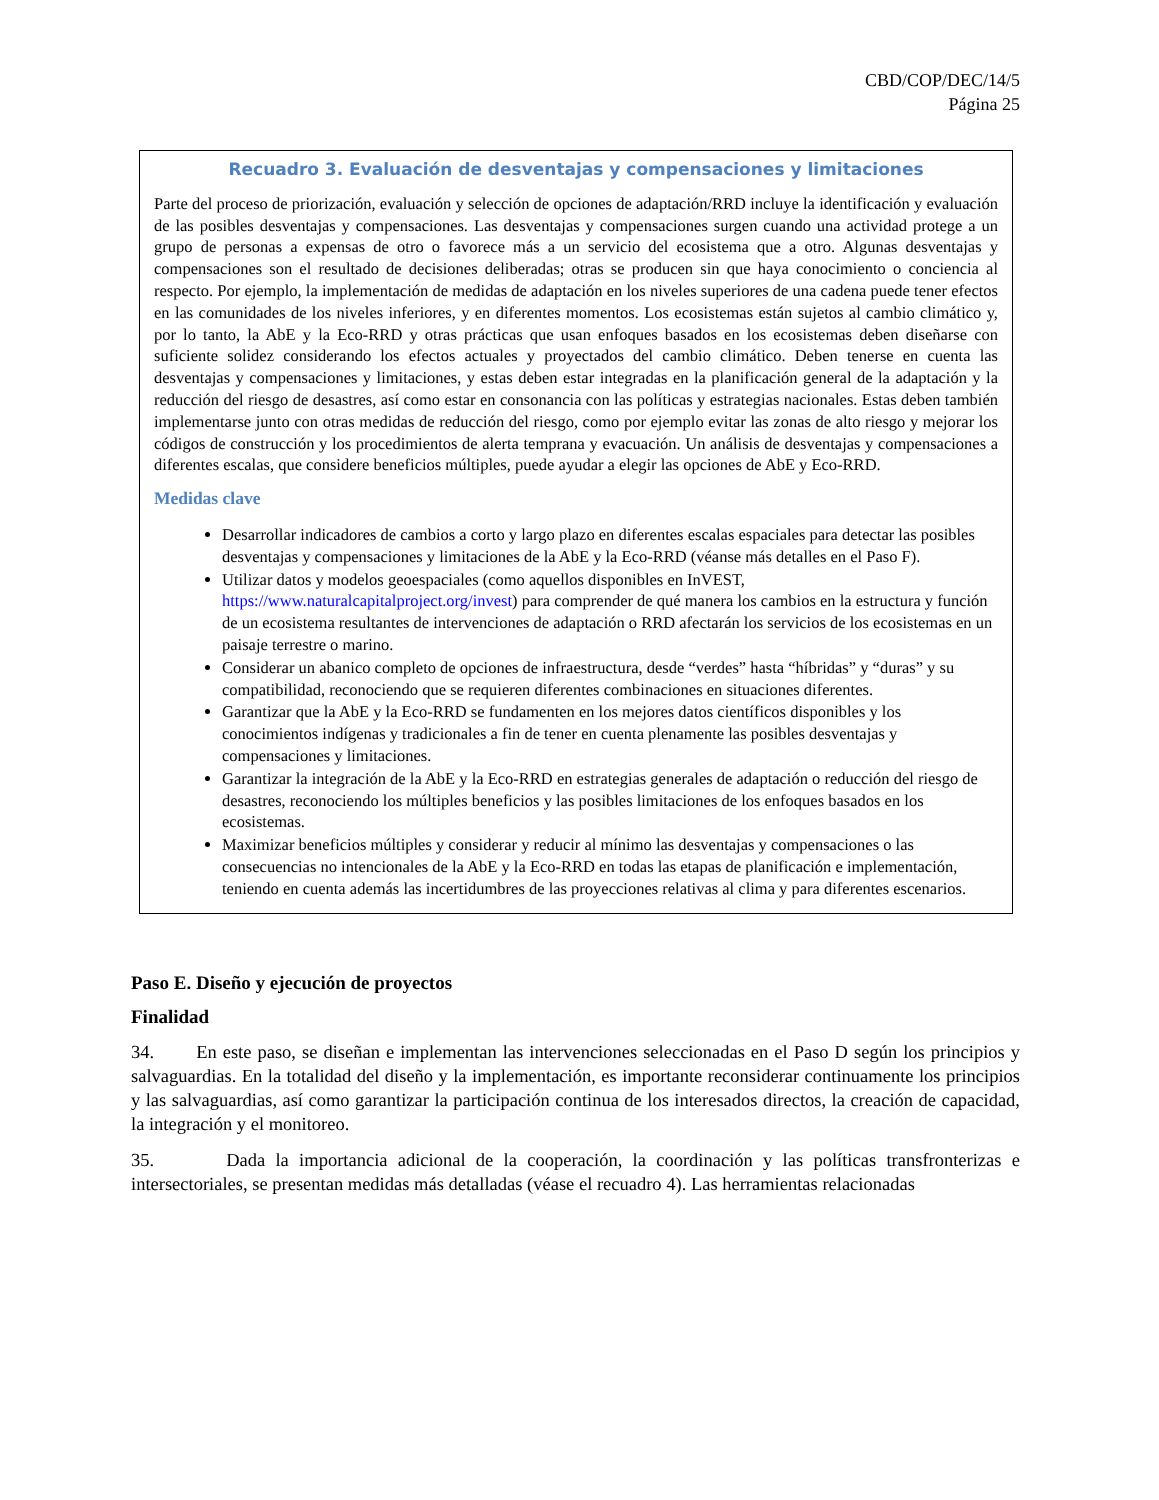CBD/COP/DEC/14/5
Página 25
Recuadro 3. Evaluación de desventajas y compensaciones y limitaciones
Parte del proceso de priorización, evaluación y selección de opciones de adaptación/RRD incluye la identificación y evaluación de las posibles desventajas y compensaciones. Las desventajas y compensaciones surgen cuando una actividad protege a un grupo de personas a expensas de otro o favorece más a un servicio del ecosistema que a otro. Algunas desventajas y compensaciones son el resultado de decisiones deliberadas; otras se producen sin que haya conocimiento o conciencia al respecto. Por ejemplo, la implementación de medidas de adaptación en los niveles superiores de una cadena puede tener efectos en las comunidades de los niveles inferiores, y en diferentes momentos. Los ecosistemas están sujetos al cambio climático y, por lo tanto, la AbE y la Eco-RRD y otras prácticas que usan enfoques basados en los ecosistemas deben diseñarse con suficiente solidez considerando los efectos actuales y proyectados del cambio climático. Deben tenerse en cuenta las desventajas y compensaciones y limitaciones, y estas deben estar integradas en la planificación general de la adaptación y la reducción del riesgo de desastres, así como estar en consonancia con las políticas y estrategias nacionales. Estas deben también implementarse junto con otras medidas de reducción del riesgo, como por ejemplo evitar las zonas de alto riesgo y mejorar los códigos de construcción y los procedimientos de alerta temprana y evacuación. Un análisis de desventajas y compensaciones a diferentes escalas, que considere beneficios múltiples, puede ayudar a elegir las opciones de AbE y Eco-RRD.
Medidas clave
Desarrollar indicadores de cambios a corto y largo plazo en diferentes escalas espaciales para detectar las posibles desventajas y compensaciones y limitaciones de la AbE y la Eco-RRD (véanse más detalles en el Paso F).
Utilizar datos y modelos geoespaciales (como aquellos disponibles en InVEST, https://www.naturalcapitalproject.org/invest) para comprender de qué manera los cambios en la estructura y función de un ecosistema resultantes de intervenciones de adaptación o RRD afectarán los servicios de los ecosistemas en un paisaje terrestre o marino.
Considerar un abanico completo de opciones de infraestructura, desde “verdes” hasta “híbridas” y “duras” y su compatibilidad, reconociendo que se requieren diferentes combinaciones en situaciones diferentes.
Garantizar que la AbE y la Eco-RRD se fundamenten en los mejores datos científicos disponibles y los conocimientos indígenas y tradicionales a fin de tener en cuenta plenamente las posibles desventajas y compensaciones y limitaciones.
Garantizar la integración de la AbE y la Eco-RRD en estrategias generales de adaptación o reducción del riesgo de desastres, reconociendo los múltiples beneficios y las posibles limitaciones de los enfoques basados en los ecosistemas.
Maximizar beneficios múltiples y considerar y reducir al mínimo las desventajas y compensaciones o las consecuencias no intencionales de la AbE y la Eco-RRD en todas las etapas de planificación e implementación, teniendo en cuenta además las incertidumbres de las proyecciones relativas al clima y para diferentes escenarios.
Paso E. Diseño y ejecución de proyectos
Finalidad
34. En este paso, se diseñan e implementan las intervenciones seleccionadas en el Paso D según los principios y salvaguardias. En la totalidad del diseño y la implementación, es importante reconsiderar continuamente los principios y las salvaguardias, así como garantizar la participación continua de los interesados directos, la creación de capacidad, la integración y el monitoreo.
35. Dada la importancia adicional de la cooperación, la coordinación y las políticas transfronterizas e intersectoriales, se presentan medidas más detalladas (véase el recuadro 4). Las herramientas relacionadas